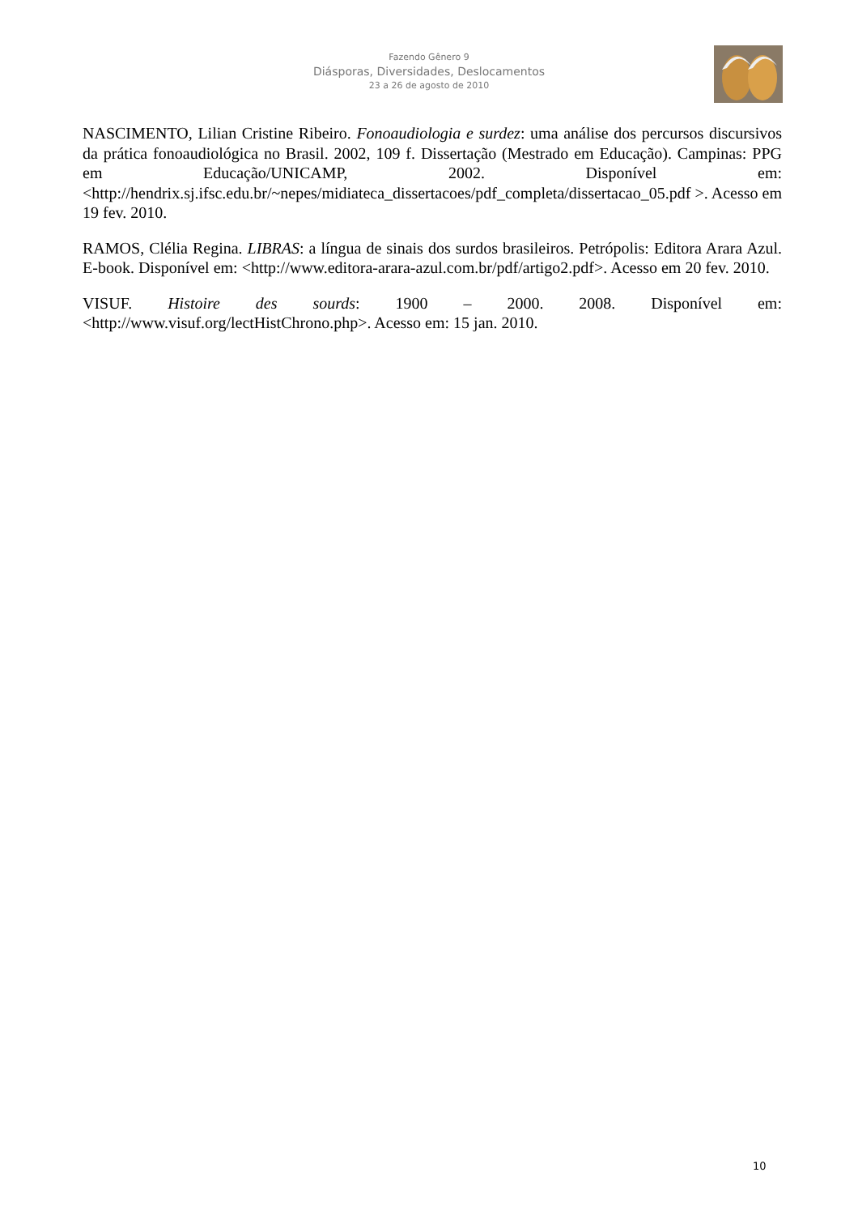Fazendo Gênero 9
Diásporas, Diversidades, Deslocamentos
23 a 26 de agosto de 2010
NASCIMENTO, Lilian Cristine Ribeiro. Fonoaudiologia e surdez: uma análise dos percursos discursivos da prática fonoaudiológica no Brasil. 2002, 109 f. Dissertação (Mestrado em Educação). Campinas: PPG em Educação/UNICAMP, 2002. Disponível em: <http://hendrix.sj.ifsc.edu.br/~nepes/midiateca_dissertacoes/pdf_completa/dissertacao_05.pdf >. Acesso em 19 fev. 2010.
RAMOS, Clélia Regina. LIBRAS: a língua de sinais dos surdos brasileiros. Petrópolis: Editora Arara Azul. E-book. Disponível em: <http://www.editora-arara-azul.com.br/pdf/artigo2.pdf>. Acesso em 20 fev. 2010.
VISUF. Histoire des sourds: 1900 – 2000. 2008. Disponível em: <http://www.visuf.org/lectHistChrono.php>. Acesso em: 15 jan. 2010.
10